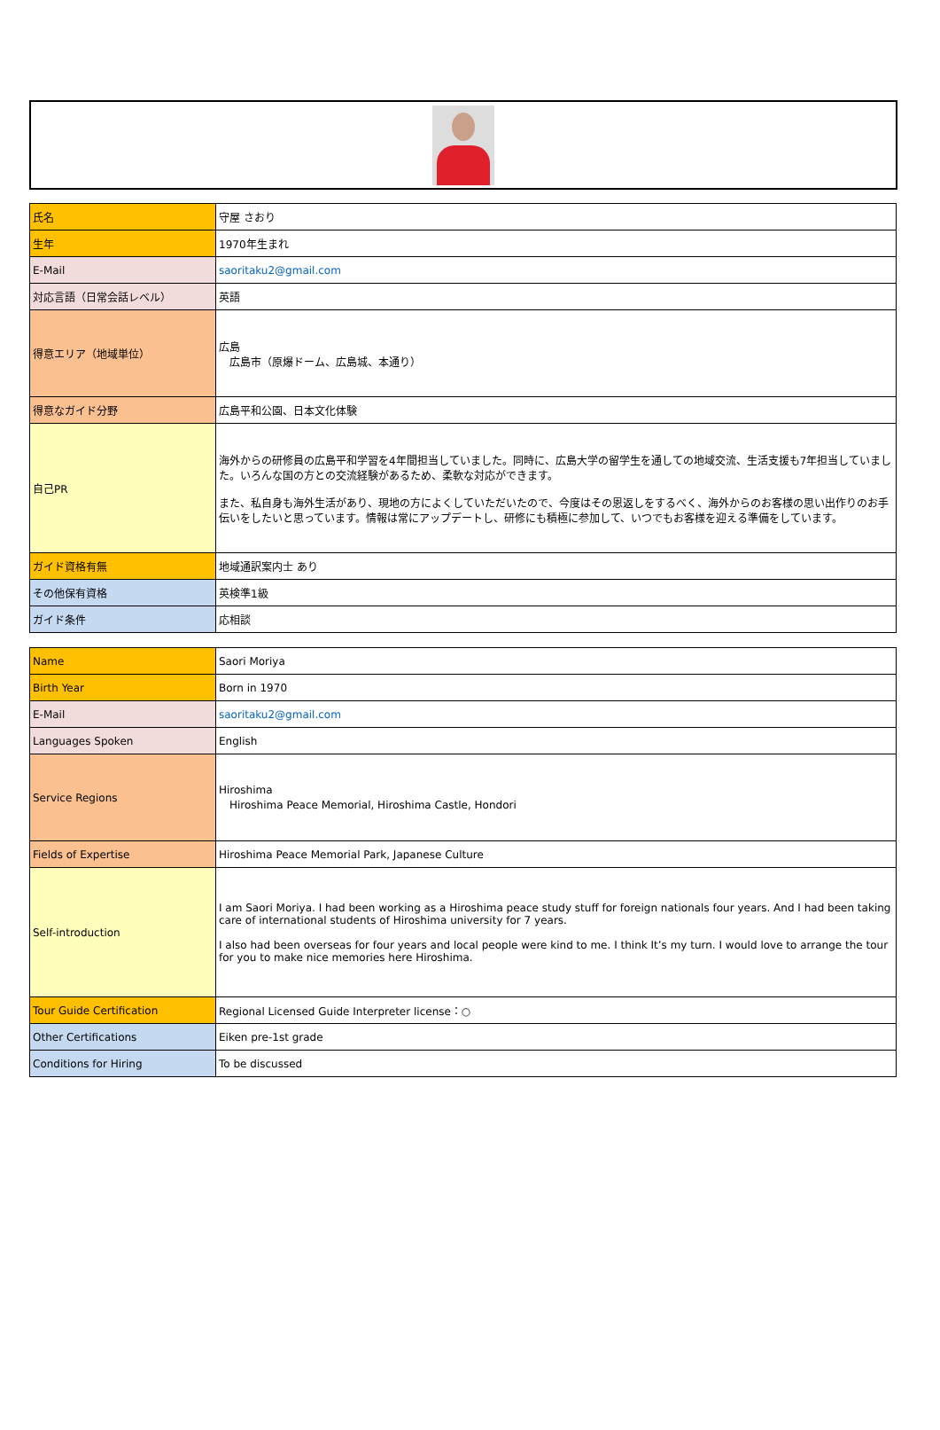| 氏名 | 守屋 さおり |
| 生年 | 1970年生まれ |
| E-Mail | saoritaku2@gmail.com |
| 対応言語（日常会話レベル） | 英語 |
| 得意エリア（地域単位） | 広島 広島市（原爆ドーム、広島城、本通り） |
| 得意なガイド分野 | 広島平和公園、日本文化体験 |
| 自己PR | 海外からの研修員の広島平和学習を4年間担当していました。同時に、広島大学の留学生を通しての地域交流、生活支援も7年担当していました。いろんな国の方との交流経験があるため、柔軟な対応ができます。 また、私自身も海外生活があり、現地の方によくしていただいたので、今度はその恩返しをするべく、海外からのお客様の思い出作りのお手伝いをしたいと思っています。情報は常にアップデートし、研修にも積極に参加して、いつでもお客様を迎える準備をしています。 |
| ガイド資格有無 | 地域通訳案内士 あり |
| その他保有資格 | 英検準1級 |
| ガイド条件 | 応相談 |
| Name | Saori Moriya |
| Birth Year | Born in 1970 |
| E-Mail | saoritaku2@gmail.com |
| Languages Spoken | English |
| Service Regions | Hiroshima Hiroshima Peace Memorial, Hiroshima Castle, Hondori |
| Fields of Expertise | Hiroshima Peace Memorial Park, Japanese Culture |
| Self-introduction | I am Saori Moriya. I had been working as a Hiroshima peace study stuff for foreign nationals four years. And I had been taking care of international students of Hiroshima university for 7 years. I also had been overseas for four years and local people were kind to me. I think It’s my turn. I would love to arrange the tour for you to make nice memories here Hiroshima. |
| Tour Guide Certification | Regional Licensed Guide Interpreter license：○ |
| Other Certifications | Eiken pre-1st grade |
| Conditions for Hiring | To be discussed |